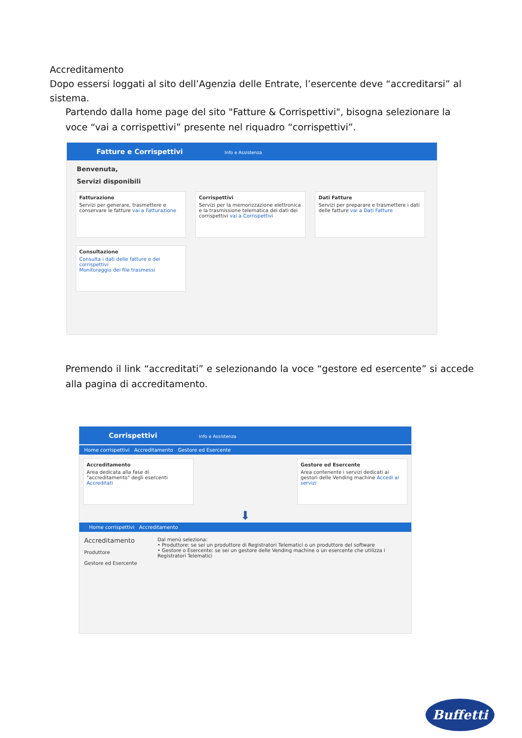Accreditamento
Dopo essersi loggati al sito dell’Agenzia delle Entrate, l’esercente deve “accreditarsi” al sistema.
Partendo dalla home page del sito "Fatture & Corrispettivi", bisogna selezionare la voce “vai a corrispettivi” presente nel riquadro “corrispettivi”.
Fatture e Corrispettivi Info e Assistenza
Benvenuta,
Servizi disponibili
Fatturazione Servizi per generare, trasmettere e conservare le fatture vai a Fatturazione
Corrispettivi Servizi per la memorizzazione elettronica e la trasmissione telematica dei dati dei corrispettivi vai a Corrispettivi
Dati Fatture Servizi per preparare e trasmettere i dati delle fatture vai a Dati Fatture
Consultazione Consulta i dati delle fatture e dei corrispettivi
Monitoraggio dei file trasmessi
Premendo il link “accreditati” e selezionando la voce “gestore ed esercente” si accede alla pagina di accreditamento.
Corrispettivi Info e Assistenza
Home corrispettivi Accreditamento Gestore ed Esercente
Accreditamento Area dedicata alla fase di "accreditamento" degli esercenti Accreditati
Gestore ed Esercente Area contenente i servizi dedicati ai gestori delle Vending machine Accedi ai servizi
⬇
Home corrispettivi Accreditamento
Accreditamento
Produttore
Gestore ed Esercente
Dal menù seleziona:
• Produttore: se sei un produttore di Registratori Telematici o un produttore del software
• Gestore o Esercente: se sei un gestore delle Vending machine o un esercente che utilizza i Registratori Telematici
Buffetti